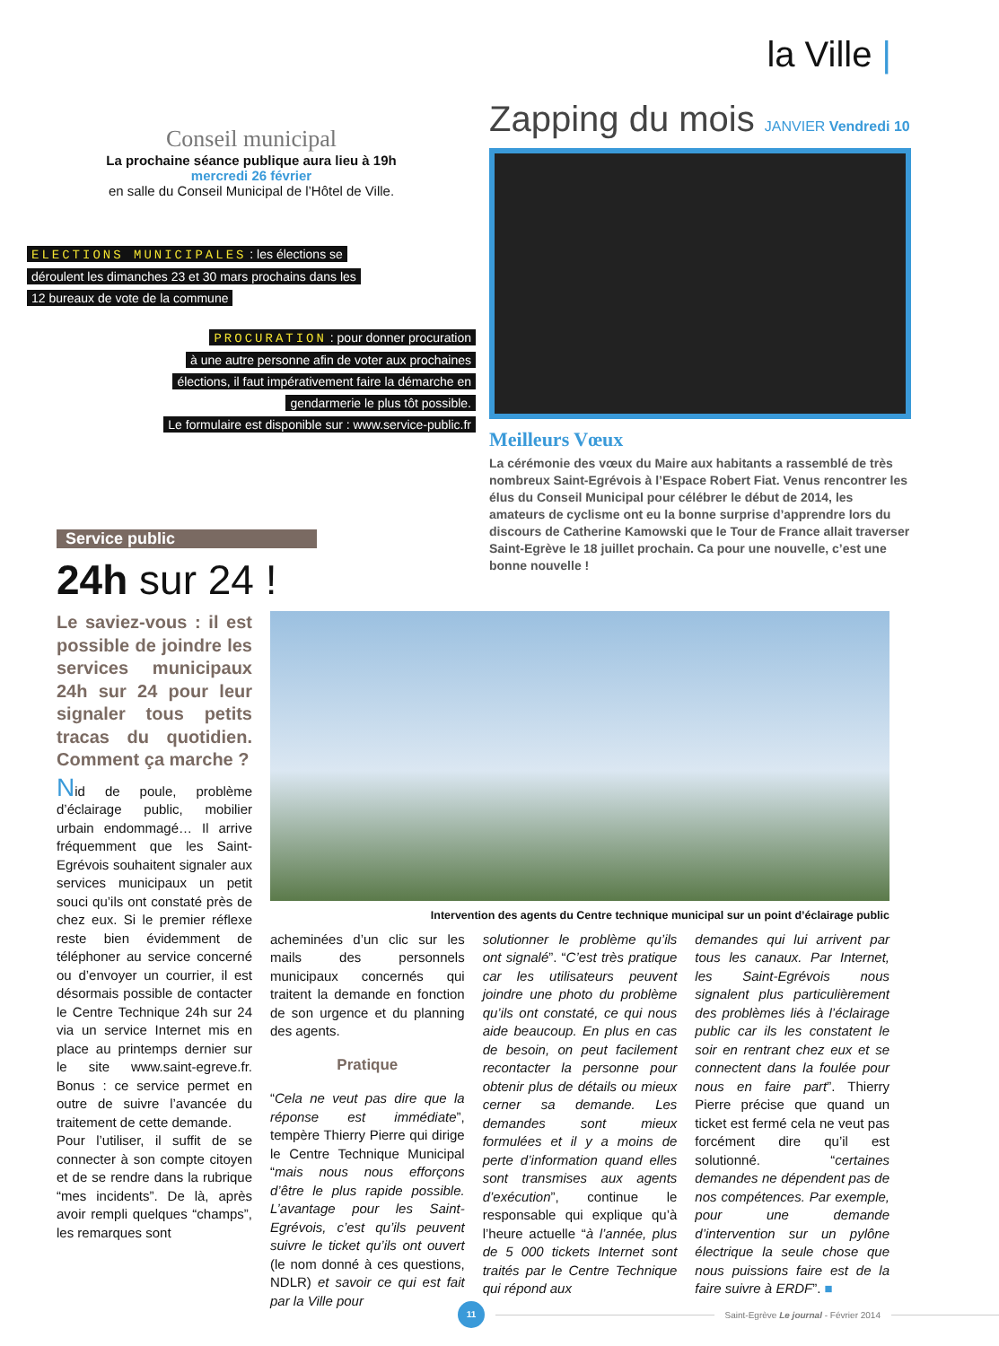la Ville |
Conseil municipal
La prochaine séance publique aura lieu à 19h
mercredi 26 février
en salle du Conseil Municipal de l’Hôtel de Ville.
ELECTIONS MUNICIPALES : les élections se
déroulent les dimanches 23 et 30 mars prochains dans les
12 bureaux de vote de la commune
PROCURATION : pour donner procuration
à une autre personne afin de voter aux prochaines
élections, il faut impérativement faire la démarche en
gendarmerie le plus tôt possible.
Le formulaire est disponible sur : www.service-public.fr
Zapping du mois JANVIER Vendredi 10
Meilleurs Vœux
La cérémonie des vœux du Maire aux habitants a rassemblé de très nombreux Saint-Egrévois à l’Espace Robert Fiat. Venus rencontrer les élus du Conseil Municipal pour célébrer le début de 2014, les amateurs de cyclisme ont eu la bonne surprise d’apprendre lors du discours de Catherine Kamowski que le Tour de France allait traverser Saint-Egrève le 18 juillet prochain. Ca pour une nouvelle, c’est une bonne nouvelle !
Service public
24h sur 24 !
Le saviez-vous : il est possible de joindre les services municipaux 24h sur 24 pour leur signaler tous petits tracas du quotidien. Comment ça marche ?
Nid de poule, problème d’éclairage public, mobilier urbain endommagé… Il arrive fréquemment que les Saint-Egrévois souhaitent signaler aux services municipaux un petit souci qu’ils ont constaté près de chez eux. Si le premier réflexe reste bien évidemment de téléphoner au service concerné ou d’envoyer un courrier, il est désormais possible de contacter le Centre Technique 24h sur 24 via un service Internet mis en place au printemps dernier sur le site www.saint-egreve.fr. Bonus : ce service permet en outre de suivre l’avancée du traitement de cette demande.
Pour l’utiliser, il suffit de se connecter à son compte citoyen et de se rendre dans la rubrique “mes incidents”. De là, après avoir rempli quelques “champs”, les remarques sont
Intervention des agents du Centre technique municipal sur un point d’éclairage public
acheminées d’un clic sur les mails des personnels municipaux concernés qui traitent la demande en fonction de son urgence et du planning des agents.
Pratique
“Cela ne veut pas dire que la réponse est immédiate”, tempère Thierry Pierre qui dirige le Centre Technique Municipal “mais nous nous efforçons d’être le plus rapide possible. L’avantage pour les Saint-Egrévois, c’est qu’ils peuvent suivre le ticket qu’ils ont ouvert (le nom donné à ces questions, NDLR) et savoir ce qui est fait par la Ville pour
solutionner le problème qu’ils ont signalé”. “C’est très pratique car les utilisateurs peuvent joindre une photo du problème qu’ils ont constaté, ce qui nous aide beaucoup. En plus en cas de besoin, on peut facilement recontacter la personne pour obtenir plus de détails ou mieux cerner sa demande. Les demandes sont mieux formulées et il y a moins de perte d’information quand elles sont transmises aux agents d’exécution”, continue le responsable qui explique qu’à l’heure actuelle “à l’année, plus de 5 000 tickets Internet sont traités par le Centre Technique qui répond aux
demandes qui lui arrivent par tous les canaux. Par Internet, les Saint-Egrévois nous signalent plus particulièrement des problèmes liés à l’éclairage public car ils les constatent le soir en rentrant chez eux et se connectent dans la foulée pour nous en faire part”. Thierry Pierre précise que quand un ticket est fermé cela ne veut pas forcément dire qu’il est solutionné. “certaines demandes ne dépendent pas de nos compétences. Par exemple, pour une demande d’intervention sur un pylône électrique la seule chose que nous puissions faire est de la faire suivre à ERDF”. ■
11
Saint-Egrève Le journal - Février 2014